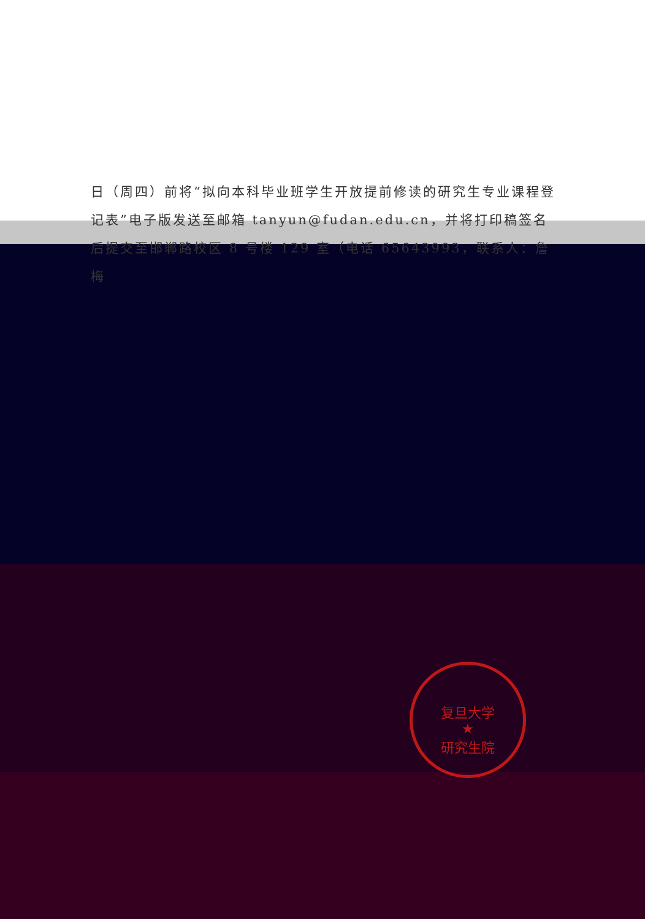日（周四）前将“拟向本科毕业班学生开放提前修读的研究生专业课程登记表”电子版发送至邮箱 tanyun@fudan.edu.cn，并将打印稿签名后提交至邯郸路校区 8 号楼 129 室（电话 65643993，联系人：詹梅
复旦大学
★
研究生院